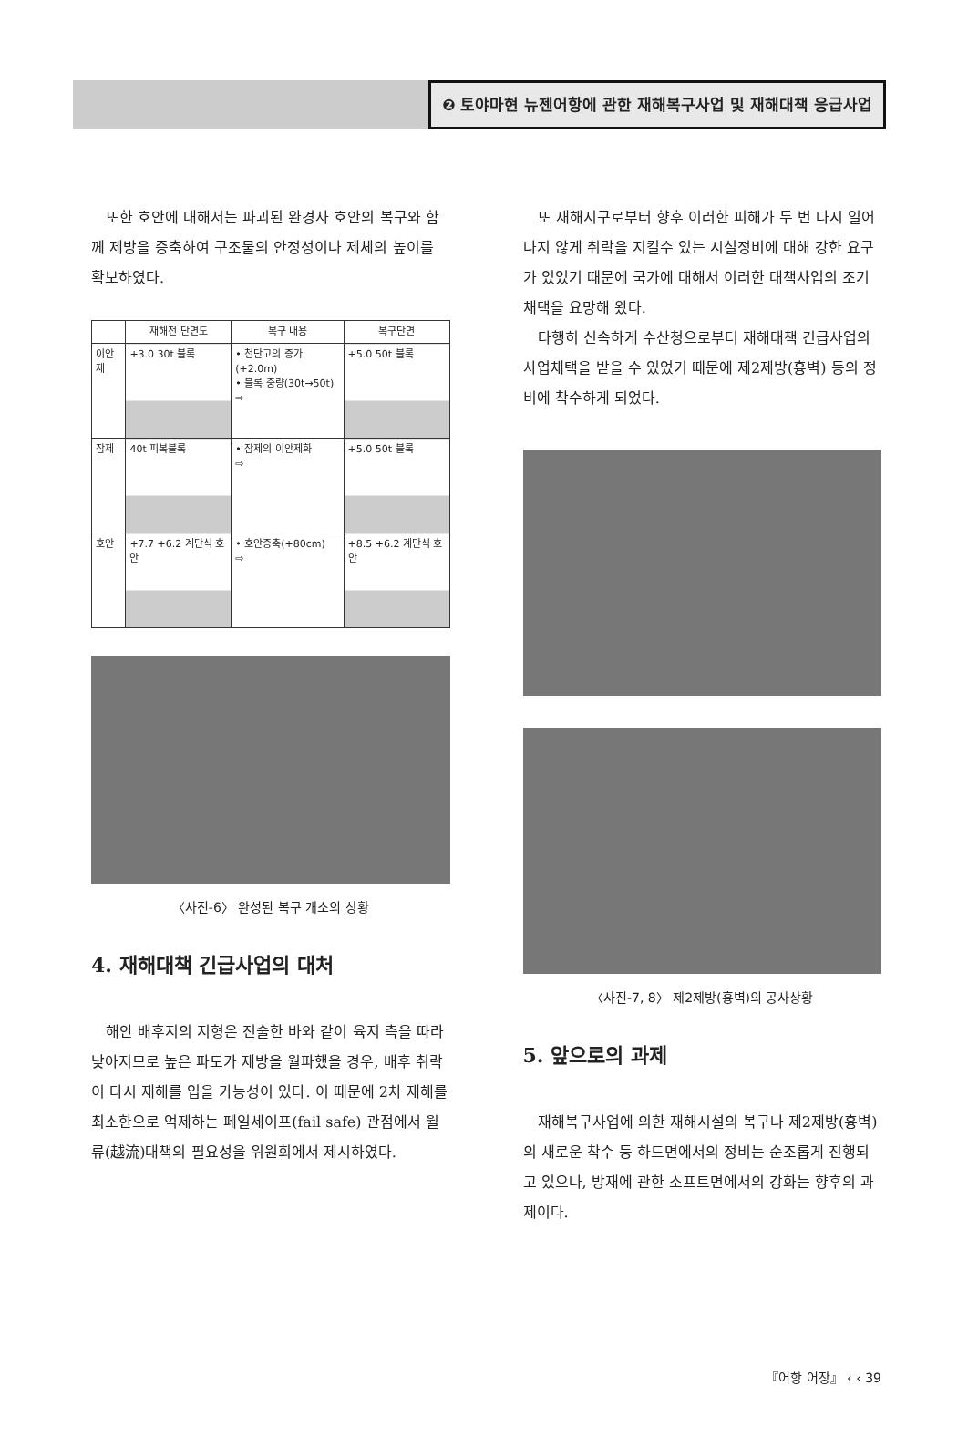❷ 토야마현 뉴젠어항에 관한 재해복구사업 및 재해대책 응급사업
또한 호안에 대해서는 파괴된 완경사 호안의 복구와 함께 제방을 증축하여 구조물의 안정성이나 제체의 높이를 확보하였다.
| | 재해전 단면도 | 복구 내용 | 복구단면 |
| --- | --- | --- | --- |
| 이안제 | +3.0 30t 블록 | • 천단고의 증가(+2.0m) • 블록 중량(30t→50t) ⇨ | +5.0 50t 블록 |
| 잠제 | 40t 피복블록 | • 잠제의 이안제화 ⇨ | +5.0 50t 블록 |
| 호안 | +7.7 +6.2 계단식 호안 | • 호안증축(+80cm) ⇨ | +8.5 +6.2 계단식 호안 |
〈사진-6〉 완성된 복구 개소의 상황
4. 재해대책 긴급사업의 대처
해안 배후지의 지형은 전술한 바와 같이 육지 측을 따라 낮아지므로 높은 파도가 제방을 월파했을 경우, 배후 취락이 다시 재해를 입을 가능성이 있다. 이 때문에 2차 재해를 최소한으로 억제하는 페일세이프(fail safe) 관점에서 월류(越流)대책의 필요성을 위원회에서 제시하였다.
또 재해지구로부터 향후 이러한 피해가 두 번 다시 일어나지 않게 취락을 지킬수 있는 시설정비에 대해 강한 요구가 있었기 때문에 국가에 대해서 이러한 대책사업의 조기채택을 요망해 왔다.
다행히 신속하게 수산청으로부터 재해대책 긴급사업의 사업채택을 받을 수 있었기 때문에 제2제방(흉벽) 등의 정비에 착수하게 되었다.
〈사진-7, 8〉 제2제방(흉벽)의 공사상황
5. 앞으로의 과제
재해복구사업에 의한 재해시설의 복구나 제2제방(흉벽)의 새로운 착수 등 하드면에서의 정비는 순조롭게 진행되고 있으나, 방재에 관한 소프트면에서의 강화는 향후의 과제이다.
『어항 어장』 ‹ ‹ 39